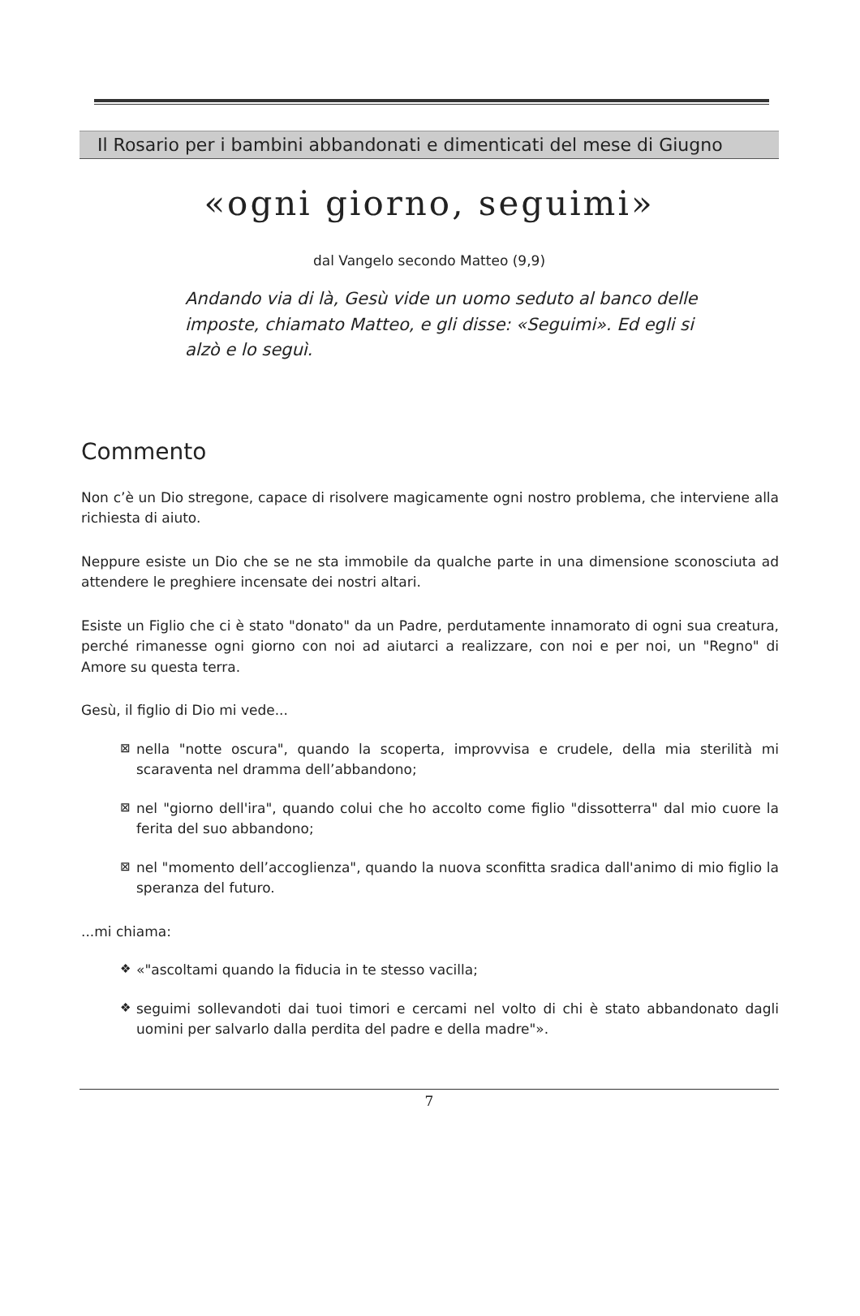Il Rosario per i bambini abbandonati e dimenticati del mese di Giugno
«ogni giorno, seguimi»
dal Vangelo secondo Matteo (9,9)
Andando via di là, Gesù vide un uomo seduto al banco delle imposte, chiamato Matteo, e gli disse: «Seguimi». Ed egli si alzò e lo seguì.
Commento
Non c’è un Dio stregone, capace di risolvere magicamente ogni nostro problema, che interviene alla richiesta di aiuto.
Neppure esiste un Dio che se ne sta immobile da qualche parte in una dimensione sconosciuta ad attendere le preghiere incensate dei nostri altari.
Esiste un Figlio che ci è stato "donato" da un Padre, perdutamente innamorato di ogni sua creatura, perché rimanesse ogni giorno con noi ad aiutarci a realizzare, con noi e per noi, un "Regno" di Amore su questa terra.
Gesù, il figlio di Dio mi vede...
⊠ nella "notte oscura", quando la scoperta, improvvisa e crudele, della mia sterilità mi scaraventa nel dramma dell’abbandono;
⊠ nel "giorno dell'ira", quando colui che ho accolto come figlio "dissotterra" dal mio cuore la ferita del suo abbandono;
⊠ nel "momento dell’accoglienza", quando la nuova sconfitta sradica dall'animo di mio figlio la speranza del futuro.
...mi chiama:
❖ «"ascoltami quando la fiducia in te stesso vacilla;
❖ seguimi sollevandoti dai tuoi timori e cercami nel volto di chi è stato abbandonato dagli uomini per salvarlo dalla perdita del padre e della madre"».
7